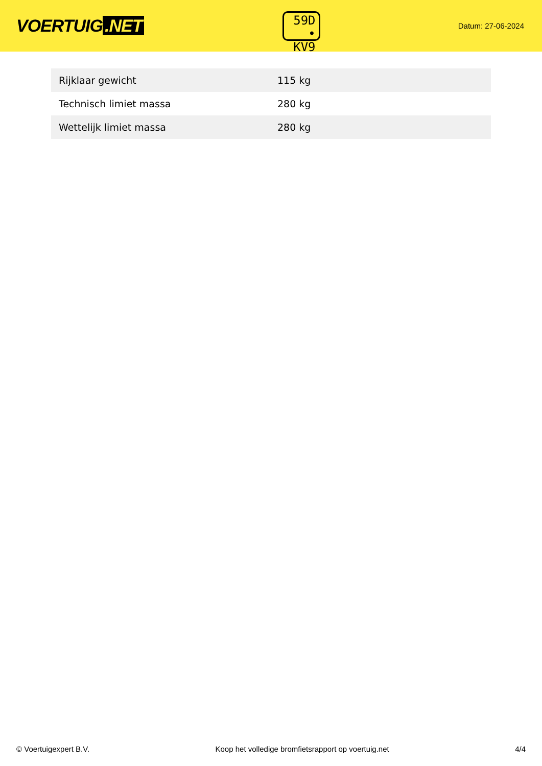VOERTUIG.NET
59D
• KV9
Datum: 27-06-2024
| Rijklaar gewicht | 115 kg |
| Technisch limiet massa | 280 kg |
| Wettelijk limiet massa | 280 kg |
© Voertuigexpert B.V. Koop het volledige bromfietsrapport op voertuig.net 4/4